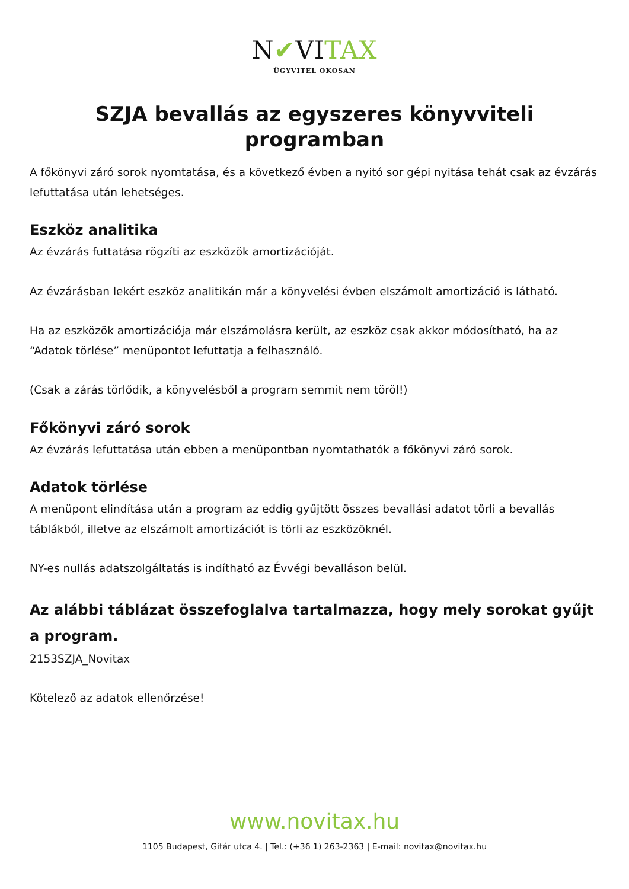N✔VITAX
ÜGYVITEL OKOSAN
SZJA bevallás az egyszeres könyvviteli programban
A főkönyvi záró sorok nyomtatása, és a következő évben a nyitó sor gépi nyitása tehát csak az évzárás lefuttatása után lehetséges.
Eszköz analitika
Az évzárás futtatása rögzíti az eszközök amortizációját.
Az évzárásban lekért eszköz analitikán már a könyvelési évben elszámolt amortizáció is látható.
Ha az eszközök amortizációja már elszámolásra került, az eszköz csak akkor módosítható, ha az “Adatok törlése” menüpontot lefuttatja a felhasználó.
(Csak a zárás törlődik, a könyvelésből a program semmit nem töröl!)
Főkönyvi záró sorok
Az évzárás lefuttatása után ebben a menüpontban nyomtathatók a főkönyvi záró sorok.
Adatok törlése
A menüpont elindítása után a program az eddig gyűjtött összes bevallási adatot törli a bevallás táblákból, illetve az elszámolt amortizációt is törli az eszközöknél.
NY-es nullás adatszolgáltatás is indítható az Évvégi bevalláson belül.
Az alábbi táblázat összefoglalva tartalmazza, hogy mely sorokat gyűjt a program.
2153SZJA_Novitax
Kötelező az adatok ellenőrzése!
www.novitax.hu
1105 Budapest, Gitár utca 4. | Tel.: (+36 1) 263-2363 | E-mail: novitax@novitax.hu